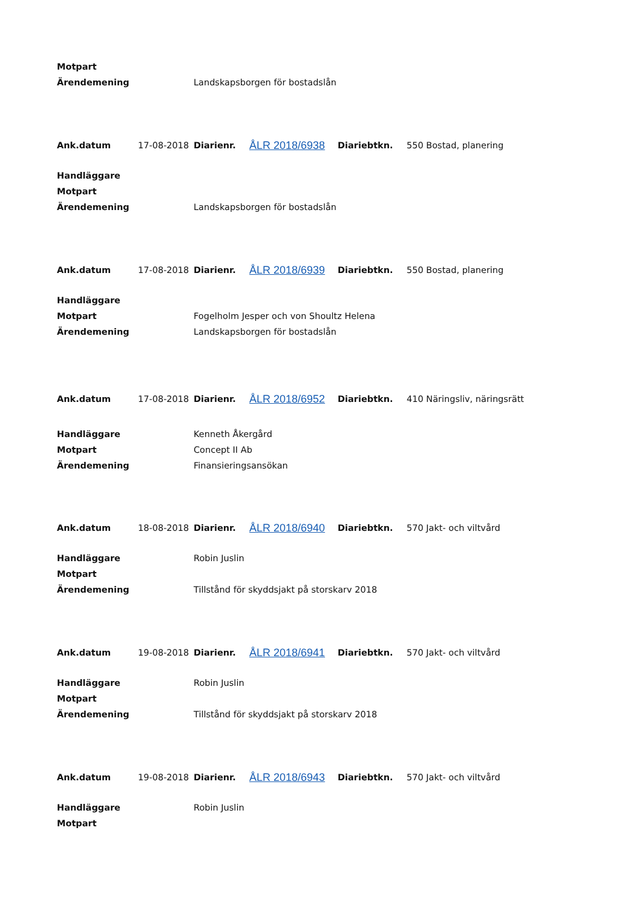| Motpart | |
| Ärendemening | Landskapsborgen för bostadslån |
| Ank.datum | 17-08-2018 | Diarienr. | ÅLR 2018/6938 | Diariebtkn. | 550 Bostad, planering |
| Handläggare | |
| Motpart | |
| Ärendemening | Landskapsborgen för bostadslån |
| Ank.datum | 17-08-2018 | Diarienr. | ÅLR 2018/6939 | Diariebtkn. | 550 Bostad, planering |
| Handläggare | |
| Motpart | Fogelholm Jesper och von Shoultz Helena |
| Ärendemening | Landskapsborgen för bostadslån |
| Ank.datum | 17-08-2018 | Diarienr. | ÅLR 2018/6952 | Diariebtkn. | 410 Näringsliv, näringsrätt |
| Handläggare | Kenneth Åkergård |
| Motpart | Concept II Ab |
| Ärendemening | Finansieringsansökan |
| Ank.datum | 18-08-2018 | Diarienr. | ÅLR 2018/6940 | Diariebtkn. | 570 Jakt- och viltvård |
| Handläggare | Robin Juslin |
| Motpart | |
| Ärendemening | Tillstånd för skyddsjakt på storskarv 2018 |
| Ank.datum | 19-08-2018 | Diarienr. | ÅLR 2018/6941 | Diariebtkn. | 570 Jakt- och viltvård |
| Handläggare | Robin Juslin |
| Motpart | |
| Ärendemening | Tillstånd för skyddsjakt på storskarv 2018 |
| Ank.datum | 19-08-2018 | Diarienr. | ÅLR 2018/6943 | Diariebtkn. | 570 Jakt- och viltvård |
| Handläggare | Robin Juslin |
| Motpart | |